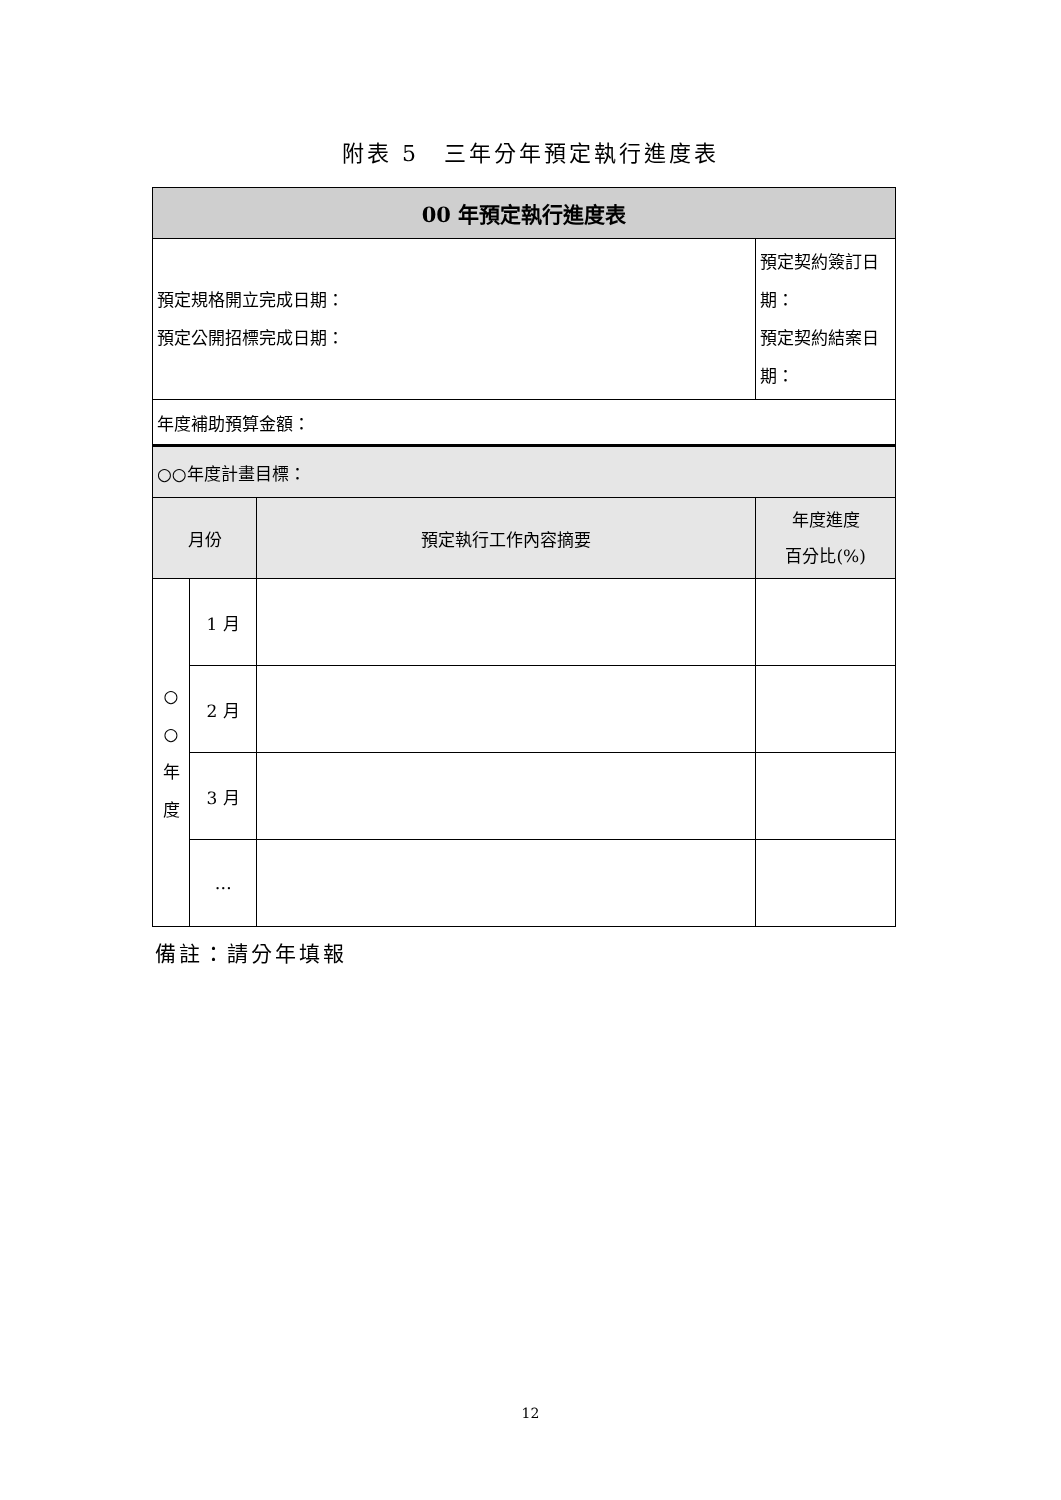附表 5　三年分年預定執行進度表
| 00 年預定執行進度表 | | | |
| 預定規格開立完成日期： 預定公開招標完成日期： | | | 預定契約簽訂日期： 預定契約結案日期： |
| 年度補助預算金額： | | | |
| ○○年度計畫目標： | | | |
| 月份 | | 預定執行工作內容摘要 | 年度進度 百分比(%) |
| ○ ○ 年 度 | 1 月 | | |
| | 2 月 | | |
| | 3 月 | | |
| | … | | |
備註：請分年填報
12